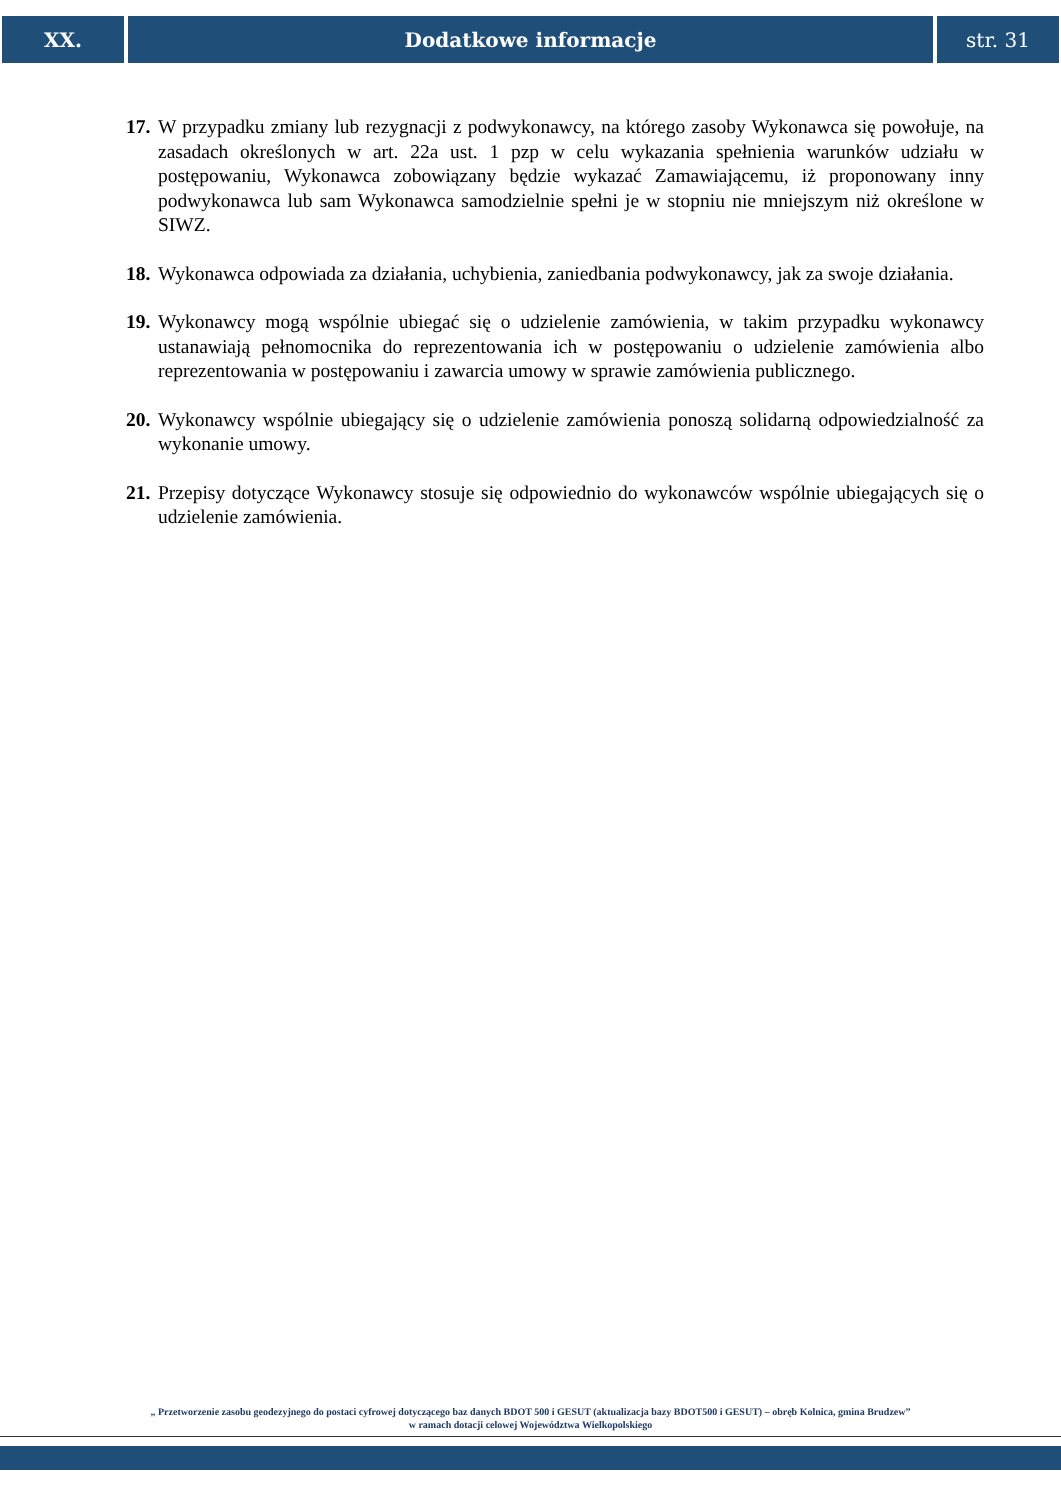XX. Dodatkowe informacje str. 31
17. W przypadku zmiany lub rezygnacji z podwykonawcy, na którego zasoby Wykonawca się powołuje, na zasadach określonych w art. 22a ust. 1 pzp w celu wykazania spełnienia warunków udziału w postępowaniu, Wykonawca zobowiązany będzie wykazać Zamawiającemu, iż proponowany inny podwykonawca lub sam Wykonawca samodzielnie spełni je w stopniu nie mniejszym niż określone w SIWZ.
18. Wykonawca odpowiada za działania, uchybienia, zaniedbania podwykonawcy, jak za swoje działania.
19. Wykonawcy mogą wspólnie ubiegać się o udzielenie zamówienia, w takim przypadku wykonawcy ustanawiają pełnomocnika do reprezentowania ich w postępowaniu o udzielenie zamówienia albo reprezentowania w postępowaniu i zawarcia umowy w sprawie zamówienia publicznego.
20. Wykonawcy wspólnie ubiegający się o udzielenie zamówienia ponoszą solidarną odpowiedzialność za wykonanie umowy.
21. Przepisy dotyczące Wykonawcy stosuje się odpowiednio do wykonawców wspólnie ubiegających się o udzielenie zamówienia.
„ Przetworzenie zasobu geodezyjnego do postaci cyfrowej dotyczącego baz danych BDOT 500 i GESUT (aktualizacja bazy BDOT500 i GESUT) – obręb Kolnica, gmina Brudzew”
w ramach dotacji celowej Województwa Wielkopolskiego